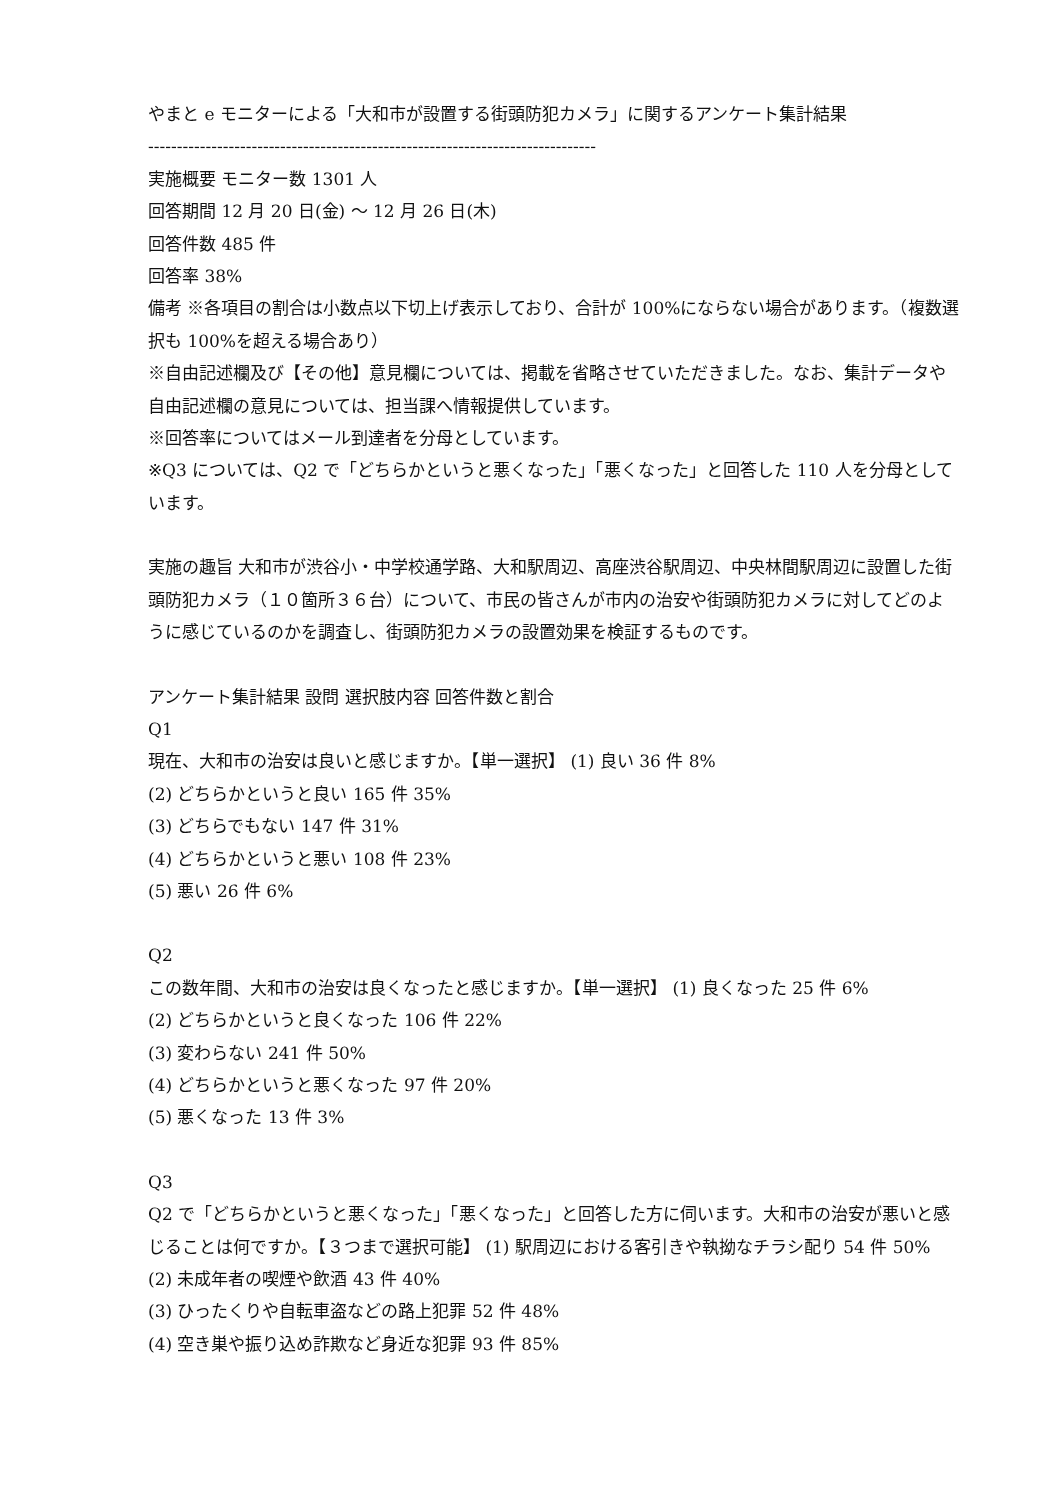やまと e モニターによる「大和市が設置する街頭防犯カメラ」に関するアンケート集計結果
------------------------------------------------------------------------------
実施概要 モニター数 1301 人
回答期間 12 月 20 日(金) ～ 12 月 26 日(木)
回答件数 485 件
回答率 38%
備考 ※各項目の割合は小数点以下切上げ表示しており、合計が 100%にならない場合があります。（複数選択も 100%を超える場合あり）
※自由記述欄及び【その他】意見欄については、掲載を省略させていただきました。なお、集計データや自由記述欄の意見については、担当課へ情報提供しています。
※回答率についてはメール到達者を分母としています。
※Q3 については、Q2 で「どちらかというと悪くなった」「悪くなった」と回答した 110 人を分母としています。
実施の趣旨 大和市が渋谷小・中学校通学路、大和駅周辺、高座渋谷駅周辺、中央林間駅周辺に設置した街頭防犯カメラ（１０箇所３６台）について、市民の皆さんが市内の治安や街頭防犯カメラに対してどのように感じているのかを調査し、街頭防犯カメラの設置効果を検証するものです。
アンケート集計結果 設問 選択肢内容 回答件数と割合
Q1
現在、大和市の治安は良いと感じますか。【単一選択】 (1) 良い 36 件 8%
(2) どちらかというと良い 165 件 35%
(3) どちらでもない 147 件 31%
(4) どちらかというと悪い 108 件 23%
(5) 悪い 26 件 6%
Q2
この数年間、大和市の治安は良くなったと感じますか。【単一選択】 (1) 良くなった 25 件 6%
(2) どちらかというと良くなった 106 件 22%
(3) 変わらない 241 件 50%
(4) どちらかというと悪くなった 97 件 20%
(5) 悪くなった 13 件 3%
Q3
Q2 で「どちらかというと悪くなった」「悪くなった」と回答した方に伺います。大和市の治安が悪いと感じることは何ですか。【３つまで選択可能】 (1) 駅周辺における客引きや執拗なチラシ配り 54 件 50%
(2) 未成年者の喫煙や飲酒 43 件 40%
(3) ひったくりや自転車盗などの路上犯罪 52 件 48%
(4) 空き巣や振り込め詐欺など身近な犯罪 93 件 85%